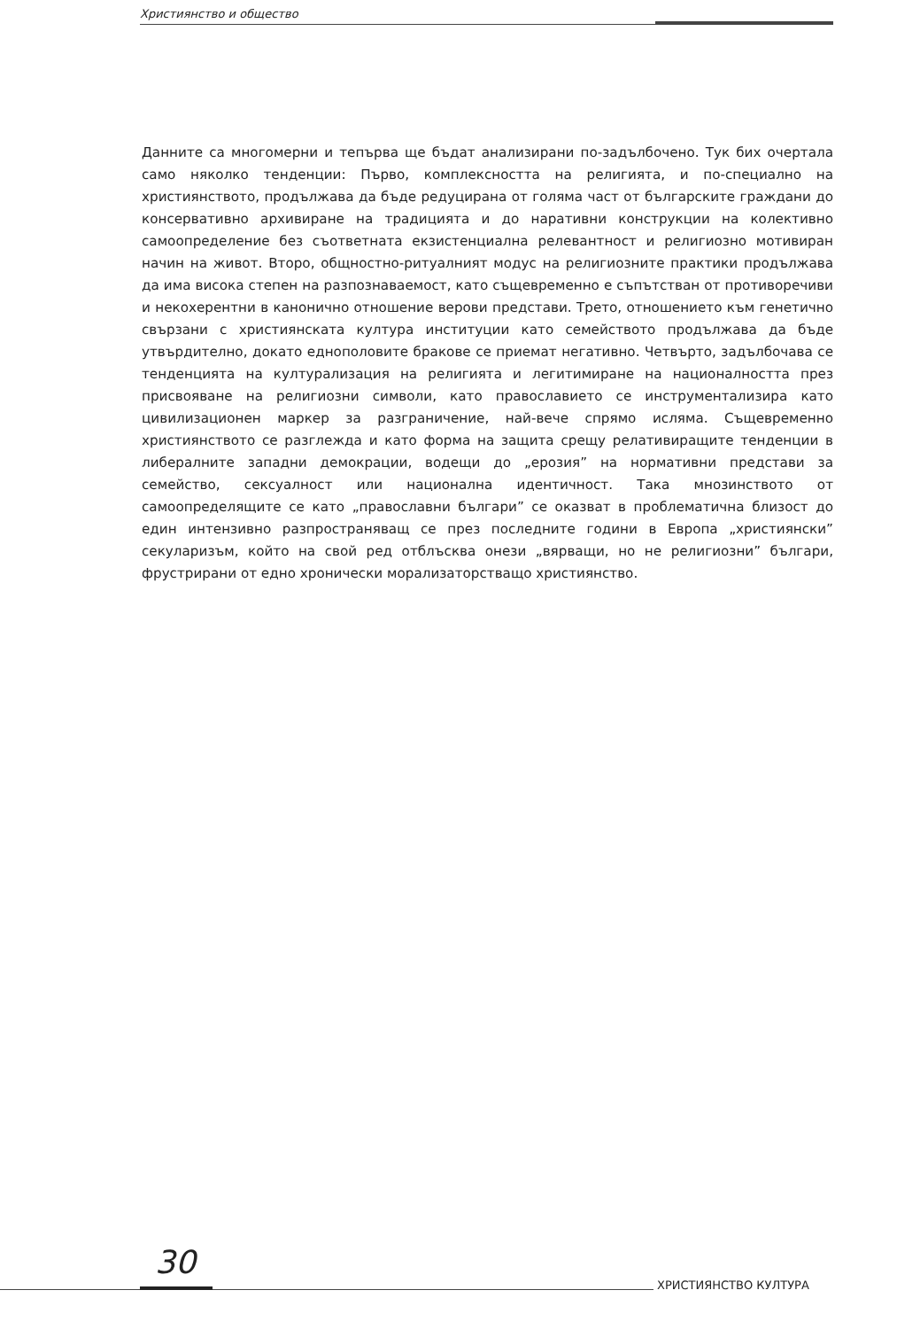Християнство и общество
Данните са многомерни и тепърва ще бъдат анализирани по-задълбочено. Тук бих очертала само няколко тенденции: Първо, комплексността на религията, и по-специално на християнството, продължава да бъде редуцирана от голяма част от българските граждани до консервативно архивиране на традицията и до наративни конструкции на колективно самоопределение без съответната екзистенциална релевантност и религиозно мотивиран начин на живот. Второ, общностно-ритуалният модус на религиозните практики продължава да има висока степен на разпознаваемост, като същевременно е съпътстван от противоречиви и некохерентни в канонично отношение верови представи. Трето, отношението към генетично свързани с християнската култура институции като семейството продължава да бъде утвърдително, докато еднополовите бракове се приемат негативно. Четвърто, задълбочава се тенденцията на културализация на религията и легитимиране на националността през присвояване на религиозни символи, като православието се инструментализира като цивилизационен маркер за разграничение, най-вече спрямо исляма. Същевременно християнството се разглежда и като форма на защита срещу релативиращите тенденции в либералните западни демокрации, водещи до „ерозия” на нормативни представи за семейство, сексуалност или национална идентичност. Така мнозинството от самоопределящите се като „православни българи” се оказват в проблематична близост до един интензивно разпространяващ се през последните години в Европа „християнски” секуларизъм, който на свой ред отблъсква онези „вярващи, но не религиозни” българи, фрустрирани от едно хронически морализаторстващо християнство.
30
ХРИСТИЯНСТВО КУЛТУРА